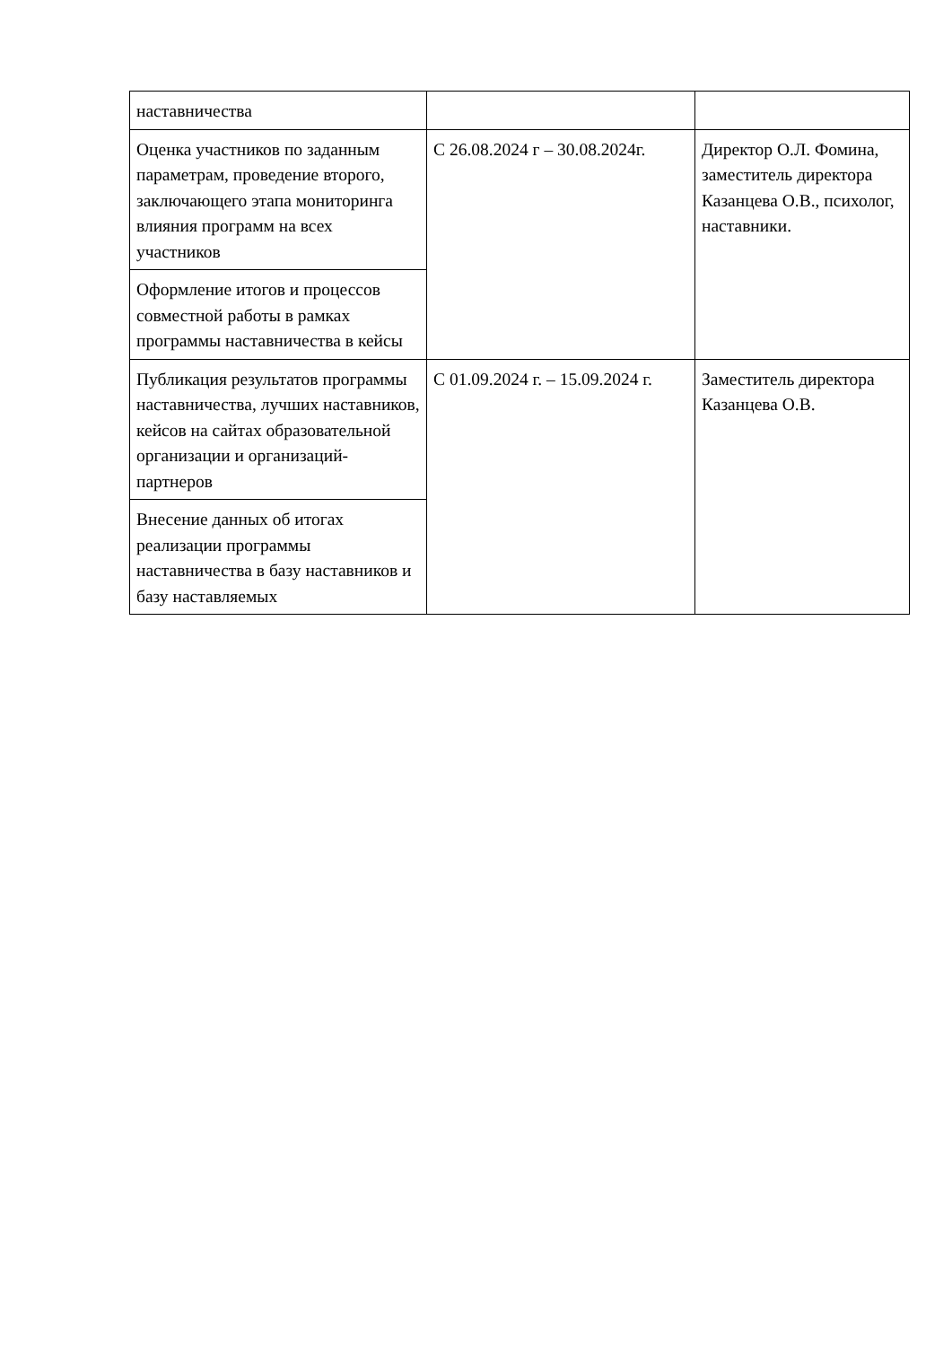| наставничества | | |
| Оценка участников по заданным параметрам, проведение второго, заключающего этапа мониторинга влияния программ на всех участников | С 26.08.2024 г – 30.08.2024г. | Директор О.Л. Фомина, заместитель директора Казанцева О.В., психолог, наставники. |
| Оформление итогов и процессов совместной работы в рамках программы наставничества в кейсы | | |
| Публикация результатов программы наставничества, лучших наставников, кейсов на сайтах образовательной организации и организаций-партнеров | С 01.09.2024 г. – 15.09.2024 г. | Заместитель директора Казанцева О.В. |
| Внесение данных об итогах реализации программы наставничества в базу наставников и базу наставляемых | | |